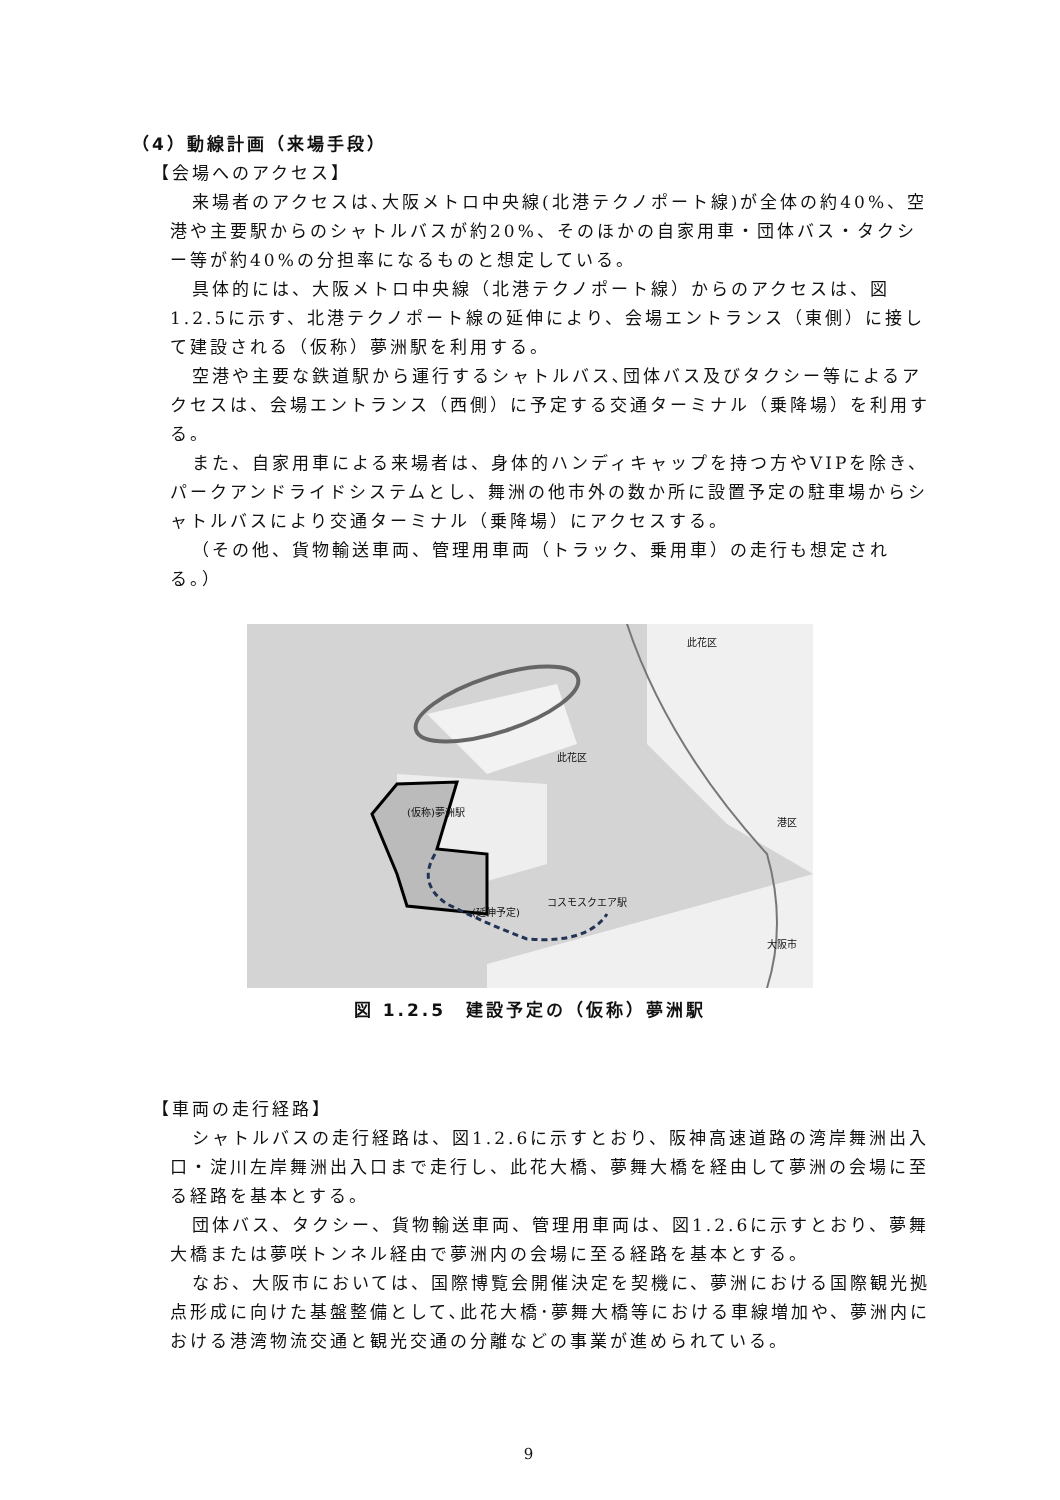（4）動線計画（来場手段）
【会場へのアクセス】
来場者のアクセスは､大阪メトロ中央線(北港テクノポート線)が全体の約40%、空港や主要駅からのシャトルバスが約20%、そのほかの自家用車・団体バス・タクシー等が約40%の分担率になるものと想定している。
具体的には、大阪メトロ中央線（北港テクノポート線）からのアクセスは、図1.2.5に示す、北港テクノポート線の延伸により、会場エントランス（東側）に接して建設される（仮称）夢洲駅を利用する。
空港や主要な鉄道駅から運行するシャトルバス､団体バス及びタクシー等によるアクセスは、会場エントランス（西側）に予定する交通ターミナル（乗降場）を利用する。
また、自家用車による来場者は、身体的ハンディキャップを持つ方やVIPを除き、パークアンドライドシステムとし、舞洲の他市外の数か所に設置予定の駐車場からシャトルバスにより交通ターミナル（乗降場）にアクセスする。
（その他、貨物輸送車両、管理用車両（トラック、乗用車）の走行も想定される。）
(仮称)夢洲駅
コスモスクエア駅
(延伸予定)
此花区
此花区
港区
大阪市
図 1.2.5　建設予定の（仮称）夢洲駅
【車両の走行経路】
シャトルバスの走行経路は、図1.2.6に示すとおり、阪神高速道路の湾岸舞洲出入口・淀川左岸舞洲出入口まで走行し、此花大橋、夢舞大橋を経由して夢洲の会場に至る経路を基本とする。
団体バス、タクシー、貨物輸送車両、管理用車両は、図1.2.6に示すとおり、夢舞大橋または夢咲トンネル経由で夢洲内の会場に至る経路を基本とする。
なお、大阪市においては、国際博覧会開催決定を契機に、夢洲における国際観光拠点形成に向けた基盤整備として､此花大橋･夢舞大橋等における車線増加や、夢洲内における港湾物流交通と観光交通の分離などの事業が進められている。
9